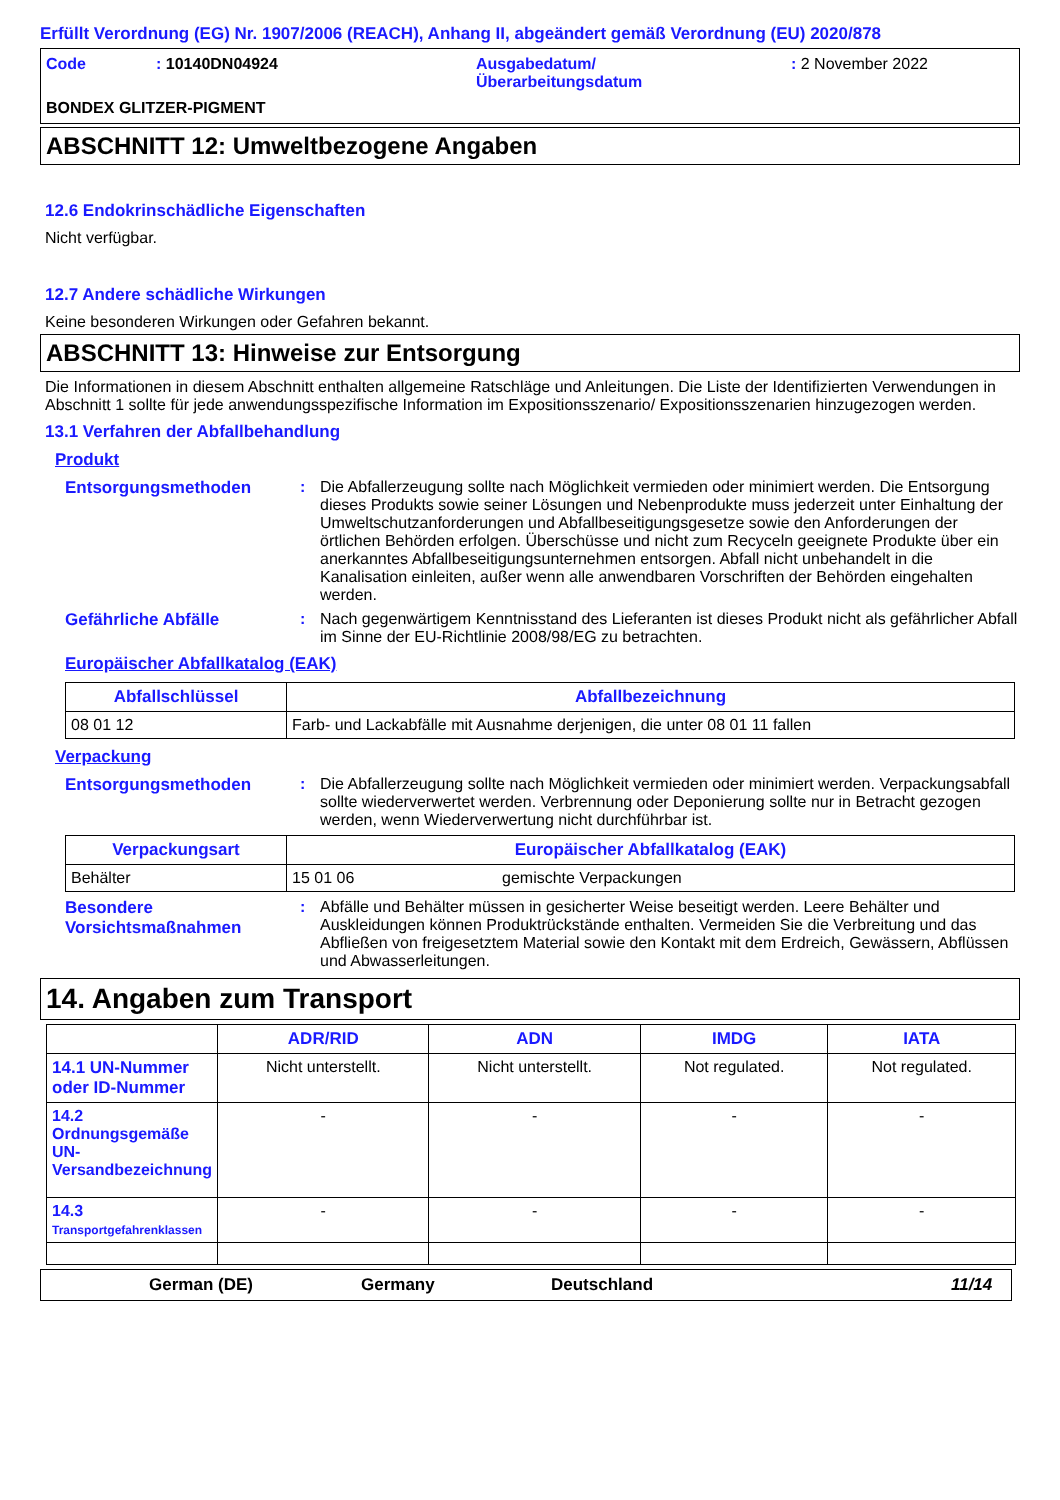Erfüllt Verordnung (EG) Nr. 1907/2006 (REACH), Anhang II, abgeändert gemäß Verordnung (EU) 2020/878
Code : 10140DN04924 Ausgabedatum/
Überarbeitungsdatum
: 2 November 2022
BONDEX GLITZER-PIGMENT
ABSCHNITT 12: Umweltbezogene Angaben
12.6 Endokrinschädliche Eigenschaften
Nicht verfügbar.
12.7 Andere schädliche Wirkungen
Keine besonderen Wirkungen oder Gefahren bekannt.
ABSCHNITT 13: Hinweise zur Entsorgung
Die Informationen in diesem Abschnitt enthalten allgemeine Ratschläge und Anleitungen. Die Liste der Identifizierten Verwendungen in Abschnitt 1 sollte für jede anwendungsspezifische Information im Expositionsszenario/ Expositionsszenarien hinzugezogen werden.
13.1 Verfahren der Abfallbehandlung
Produkt
Entsorgungsmethoden : Die Abfallerzeugung sollte nach Möglichkeit vermieden oder minimiert werden. Die Entsorgung dieses Produkts sowie seiner Lösungen und Nebenprodukte muss jederzeit unter Einhaltung der Umweltschutzanforderungen und Abfallbeseitigungsgesetze sowie den Anforderungen der örtlichen Behörden erfolgen. Überschüsse und nicht zum Recyceln geeignete Produkte über ein anerkanntes Abfallbeseitigungsunternehmen entsorgen. Abfall nicht unbehandelt in die Kanalisation einleiten, außer wenn alle anwendbaren Vorschriften der Behörden eingehalten werden.
Gefährliche Abfälle : Nach gegenwärtigem Kenntnisstand des Lieferanten ist dieses Produkt nicht als gefährlicher Abfall im Sinne der EU-Richtlinie 2008/98/EG zu betrachten.
Europäischer Abfallkatalog (EAK)
| Abfallschlüssel | Abfallbezeichnung |
| --- | --- |
| 08 01 12 | Farb- und Lackabfälle mit Ausnahme derjenigen, die unter 08 01 11 fallen |
Verpackung
Entsorgungsmethoden : Die Abfallerzeugung sollte nach Möglichkeit vermieden oder minimiert werden. Verpackungsabfall sollte wiederverwertet werden. Verbrennung oder Deponierung sollte nur in Betracht gezogen werden, wenn Wiederverwertung nicht durchführbar ist.
| Verpackungsart | Europäischer Abfallkatalog (EAK) | |
| --- | --- | --- |
| Behälter | 15 01 06 | gemischte Verpackungen |
Besondere Vorsichtsmaßnahmen
: Abfälle und Behälter müssen in gesicherter Weise beseitigt werden. Leere Behälter und Auskleidungen können Produktrückstände enthalten. Vermeiden Sie die Verbreitung und das Abfließen von freigesetztem Material sowie den Kontakt mit dem Erdreich, Gewässern, Abflüssen und Abwasserleitungen.
14. Angaben zum Transport
| | ADR/RID | ADN | IMDG | IATA |
| --- | --- | --- | --- | --- |
| 14.1 UN-Nummer oder ID-Nummer | Nicht unterstellt. | Nicht unterstellt. | Not regulated. | Not regulated. |
| 14.2 Ordnungsgemäße UN-Versandbezeichnung | - | - | - | - |
| 14.3 Transportgefahrenklassen | - | - | - | - |
German (DE) Germany Deutschland 11/14